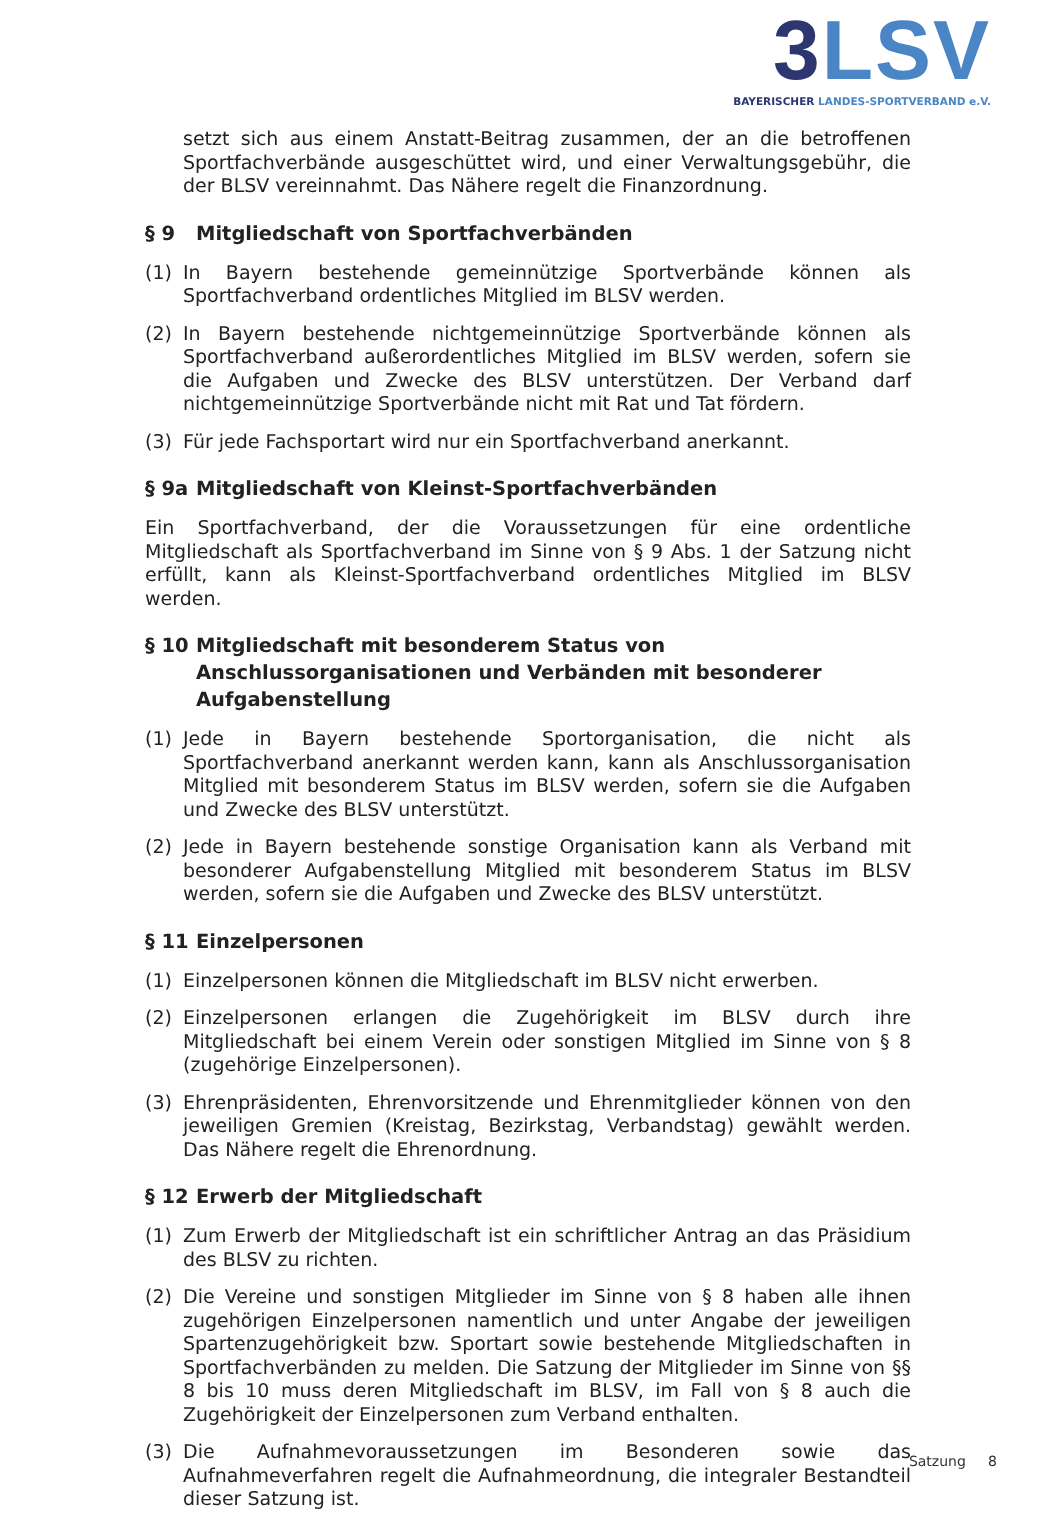3 LSV
BAYERISCHER LANDES-SPORTVERBAND e.V.
setzt sich aus einem Anstatt-Beitrag zusammen, der an die betroffenen Sportfachverbände ausgeschüttet wird, und einer Verwaltungsgebühr, die der BLSV vereinnahmt. Das Nähere regelt die Finanzordnung.
§ 9 Mitgliedschaft von Sportfachverbänden
(1) In Bayern bestehende gemeinnützige Sportverbände können als Sportfachverband ordentliches Mitglied im BLSV werden.
(2) In Bayern bestehende nichtgemeinnützige Sportverbände können als Sportfachverband außerordentliches Mitglied im BLSV werden, sofern sie die Aufgaben und Zwecke des BLSV unterstützen. Der Verband darf nichtgemeinnützige Sportverbände nicht mit Rat und Tat fördern.
(3) Für jede Fachsportart wird nur ein Sportfachverband anerkannt.
§ 9a Mitgliedschaft von Kleinst-Sportfachverbänden
Ein Sportfachverband, der die Voraussetzungen für eine ordentliche Mitgliedschaft als Sportfachverband im Sinne von § 9 Abs. 1 der Satzung nicht erfüllt, kann als Kleinst-Sportfachverband ordentliches Mitglied im BLSV werden.
§ 10 Mitgliedschaft mit besonderem Status von Anschlussorganisationen und Verbänden mit besonderer Aufgabenstellung
(1) Jede in Bayern bestehende Sportorganisation, die nicht als Sportfachverband anerkannt werden kann, kann als Anschlussorganisation Mitglied mit besonderem Status im BLSV werden, sofern sie die Aufgaben und Zwecke des BLSV unterstützt.
(2) Jede in Bayern bestehende sonstige Organisation kann als Verband mit besonderer Aufgabenstellung Mitglied mit besonderem Status im BLSV werden, sofern sie die Aufgaben und Zwecke des BLSV unterstützt.
§ 11 Einzelpersonen
(1) Einzelpersonen können die Mitgliedschaft im BLSV nicht erwerben.
(2) Einzelpersonen erlangen die Zugehörigkeit im BLSV durch ihre Mitgliedschaft bei einem Verein oder sonstigen Mitglied im Sinne von § 8 (zugehörige Einzelpersonen).
(3) Ehrenpräsidenten, Ehrenvorsitzende und Ehrenmitglieder können von den jeweiligen Gremien (Kreistag, Bezirkstag, Verbandstag) gewählt werden. Das Nähere regelt die Ehrenordnung.
§ 12 Erwerb der Mitgliedschaft
(1) Zum Erwerb der Mitgliedschaft ist ein schriftlicher Antrag an das Präsidium des BLSV zu richten.
(2) Die Vereine und sonstigen Mitglieder im Sinne von § 8 haben alle ihnen zugehörigen Einzelpersonen namentlich und unter Angabe der jeweiligen Spartenzugehörigkeit bzw. Sportart sowie bestehende Mitgliedschaften in Sportfachverbänden zu melden. Die Satzung der Mitglieder im Sinne von §§ 8 bis 10 muss deren Mitgliedschaft im BLSV, im Fall von § 8 auch die Zugehörigkeit der Einzelpersonen zum Verband enthalten.
(3) Die Aufnahmevoraussetzungen im Besonderen sowie das Aufnahmeverfahren regelt die Aufnahmeordnung, die integraler Bestandteil dieser Satzung ist.
Satzung 8